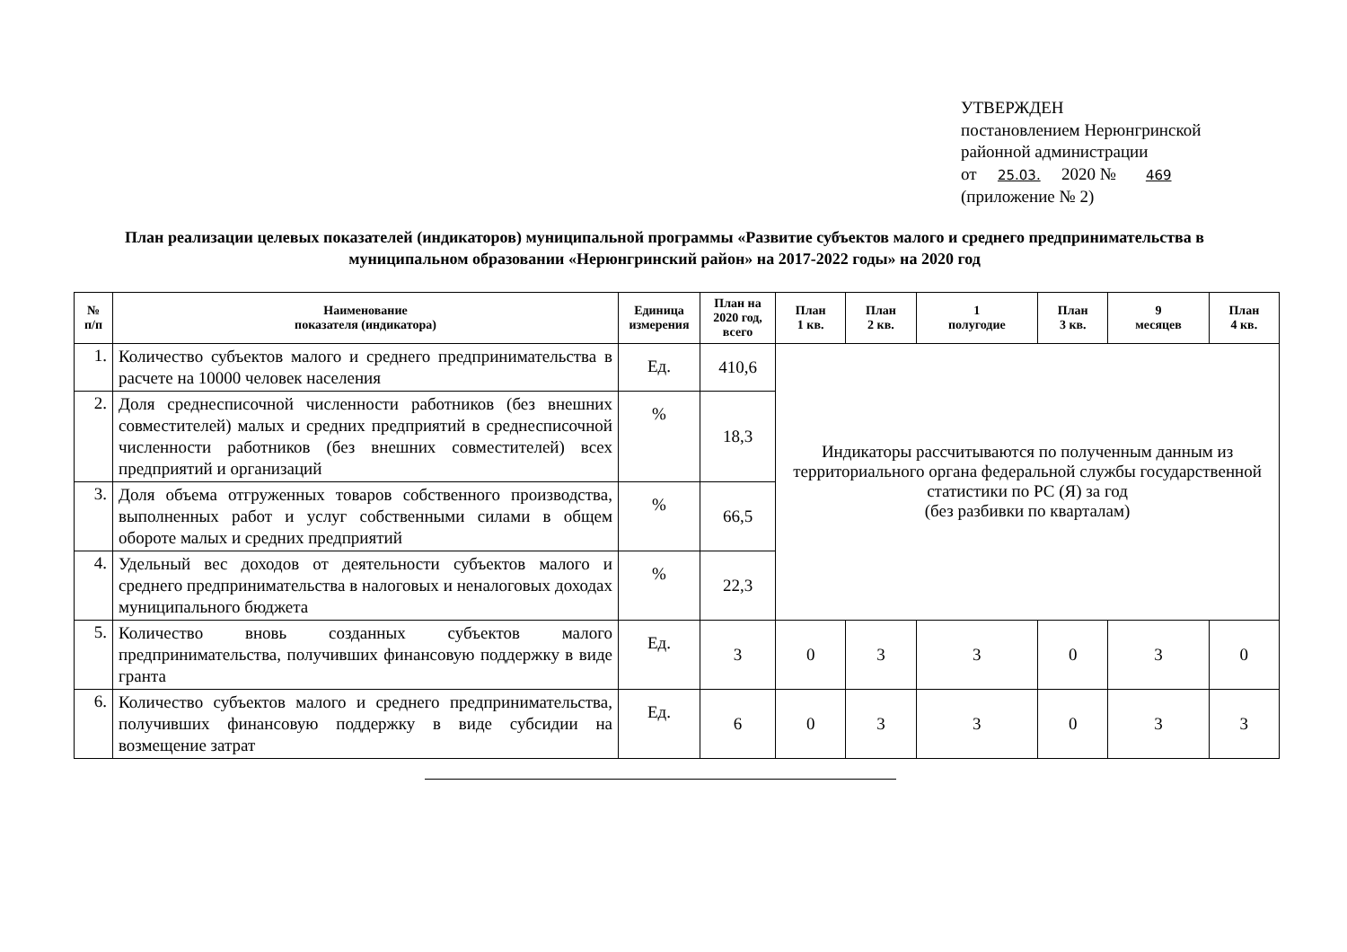УТВЕРЖДЕН
постановлением Нерюнгринской
районной администрации
от 25.03. 2020 № 469
(приложение № 2)
План реализации целевых показателей (индикаторов) муниципальной программы «Развитие субъектов малого и среднего предпринимательства в муниципальном образовании «Нерюнгринский район» на 2017-2022 годы» на 2020 год
| № п/п | Наименование показателя (индикатора) | Единица измерения | План на 2020 год, всего | План 1 кв. | План 2 кв. | 1 полугодие | План 3 кв. | 9 месяцев | План 4 кв. |
| --- | --- | --- | --- | --- | --- | --- | --- | --- | --- |
| 1. | Количество субъектов малого и среднего предпринимательства в расчете на 10000 человек населения | Ед. | 410,6 | Индикаторы рассчитываются по полученным данным из территориального органа федеральной службы государственной статистики по РС (Я) за год (без разбивки по кварталам) | | | | | |
| 2. | Доля среднесписочной численности работников (без внешних совместителей) малых и средних предприятий в среднесписочной численности работников (без внешних совместителей) всех предприятий и организаций | % | 18,3 | | | | | | |
| 3. | Доля объема отгруженных товаров собственного производства, выполненных работ и услуг собственными силами в общем обороте малых и средних предприятий | % | 66,5 | | | | | | |
| 4. | Удельный вес доходов от деятельности субъектов малого и среднего предпринимательства в налоговых и неналоговых доходах муниципального бюджета | % | 22,3 | | | | | | |
| 5. | Количество вновь созданных субъектов малого предпринимательства, получивших финансовую поддержку в виде гранта | Ед. | 3 | 0 | 3 | 3 | 0 | 3 | 0 |
| 6. | Количество субъектов малого и среднего предпринимательства, получивших финансовую поддержку в виде субсидии на возмещение затрат | Ед. | 6 | 0 | 3 | 3 | 0 | 3 | 3 |